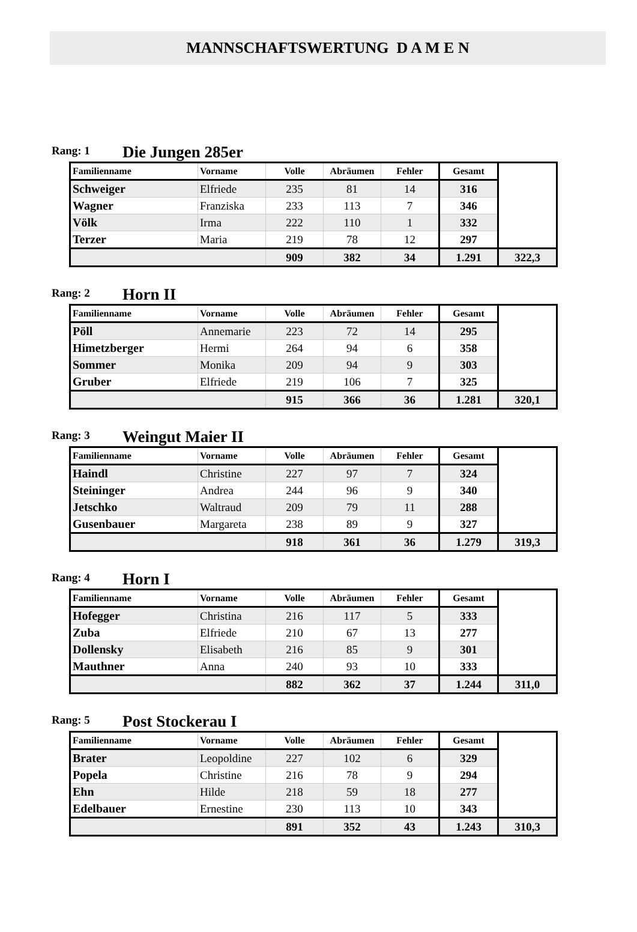MANNSCHAFTSWERTUNG D A M E N
Rang: 1 Die Jungen 285er
| Familienname | Vorname | Volle | Abräumen | Fehler | Gesamt | |
| --- | --- | --- | --- | --- | --- | --- |
| Schweiger | Elfriede | 235 | 81 | 14 | 316 | |
| Wagner | Franziska | 233 | 113 | 7 | 346 | |
| Völk | Irma | 222 | 110 | 1 | 332 | |
| Terzer | Maria | 219 | 78 | 12 | 297 | |
| | | 909 | 382 | 34 | 1.291 | 322,3 |
Rang: 2 Horn II
| Familienname | Vorname | Volle | Abräumen | Fehler | Gesamt | |
| --- | --- | --- | --- | --- | --- | --- |
| Pöll | Annemarie | 223 | 72 | 14 | 295 | |
| Himetzberger | Hermi | 264 | 94 | 6 | 358 | |
| Sommer | Monika | 209 | 94 | 9 | 303 | |
| Gruber | Elfriede | 219 | 106 | 7 | 325 | |
| | | 915 | 366 | 36 | 1.281 | 320,1 |
Rang: 3 Weingut Maier II
| Familienname | Vorname | Volle | Abräumen | Fehler | Gesamt | |
| --- | --- | --- | --- | --- | --- | --- |
| Haindl | Christine | 227 | 97 | 7 | 324 | |
| Steininger | Andrea | 244 | 96 | 9 | 340 | |
| Jetschko | Waltraud | 209 | 79 | 11 | 288 | |
| Gusenbauer | Margareta | 238 | 89 | 9 | 327 | |
| | | 918 | 361 | 36 | 1.279 | 319,3 |
Rang: 4 Horn I
| Familienname | Vorname | Volle | Abräumen | Fehler | Gesamt | |
| --- | --- | --- | --- | --- | --- | --- |
| Hofegger | Christina | 216 | 117 | 5 | 333 | |
| Zuba | Elfriede | 210 | 67 | 13 | 277 | |
| Dollensky | Elisabeth | 216 | 85 | 9 | 301 | |
| Mauthner | Anna | 240 | 93 | 10 | 333 | |
| | | 882 | 362 | 37 | 1.244 | 311,0 |
Rang: 5 Post Stockerau I
| Familienname | Vorname | Volle | Abräumen | Fehler | Gesamt | |
| --- | --- | --- | --- | --- | --- | --- |
| Brater | Leopoldine | 227 | 102 | 6 | 329 | |
| Popela | Christine | 216 | 78 | 9 | 294 | |
| Ehn | Hilde | 218 | 59 | 18 | 277 | |
| Edelbauer | Ernestine | 230 | 113 | 10 | 343 | |
| | | 891 | 352 | 43 | 1.243 | 310,3 |